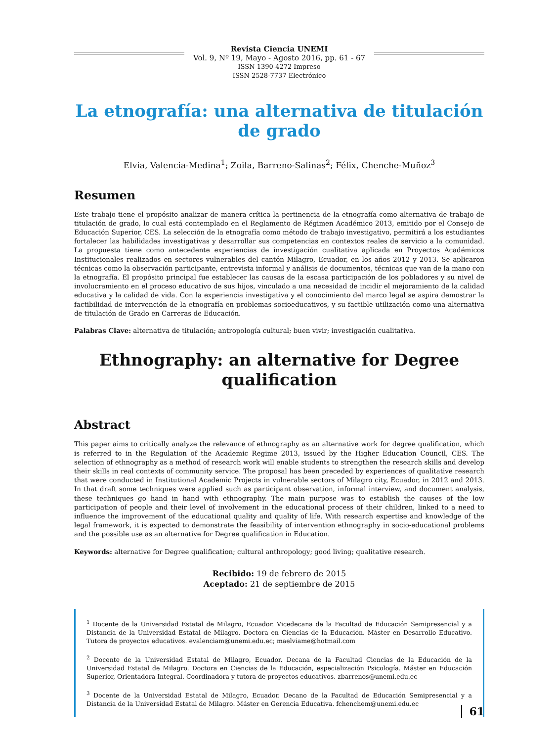Revista Ciencia UNEMI
Vol. 9, Nº 19, Mayo - Agosto 2016, pp. 61 - 67
ISSN 1390-4272 Impreso
ISSN 2528-7737 Electrónico
La etnografía: una alternativa de titulación de grado
Elvia, Valencia-Medina<sup>1</sup>; Zoila, Barreno-Salinas<sup>2</sup>; Félix, Chenche-Muñoz<sup>3</sup>
Resumen
Este trabajo tiene el propósito analizar de manera crítica la pertinencia de la etnografía como alternativa de trabajo de titulación de grado, lo cual está contemplado en el Reglamento de Régimen Académico 2013, emitido por el Consejo de Educación Superior, CES. La selección de la etnografía como método de trabajo investigativo, permitirá a los estudiantes fortalecer las habilidades investigativas y desarrollar sus competencias en contextos reales de servicio a la comunidad. La propuesta tiene como antecedente experiencias de investigación cualitativa aplicada en Proyectos Académicos Institucionales realizados en sectores vulnerables del cantón Milagro, Ecuador, en los años 2012 y 2013. Se aplicaron técnicas como la observación participante, entrevista informal y análisis de documentos, técnicas que van de la mano con la etnografía. El propósito principal fue establecer las causas de la escasa participación de los pobladores y su nivel de involucramiento en el proceso educativo de sus hijos, vinculado a una necesidad de incidir el mejoramiento de la calidad educativa y la calidad de vida. Con la experiencia investigativa y el conocimiento del marco legal se aspira demostrar la factibilidad de intervención de la etnografía en problemas socioeducativos, y su factible utilización como una alternativa de titulación de Grado en Carreras de Educación.
Palabras Clave: alternativa de titulación; antropología cultural; buen vivir; investigación cualitativa.
Ethnography: an alternative for Degree qualification
Abstract
This paper aims to critically analyze the relevance of ethnography as an alternative work for degree qualification, which is referred to in the Regulation of the Academic Regime 2013, issued by the Higher Education Council, CES. The selection of ethnography as a method of research work will enable students to strengthen the research skills and develop their skills in real contexts of community service. The proposal has been preceded by experiences of qualitative research that were conducted in Institutional Academic Projects in vulnerable sectors of Milagro city, Ecuador, in 2012 and 2013. In that draft some techniques were applied such as participant observation, informal interview, and document analysis, these techniques go hand in hand with ethnography. The main purpose was to establish the causes of the low participation of people and their level of involvement in the educational process of their children, linked to a need to influence the improvement of the educational quality and quality of life. With research expertise and knowledge of the legal framework, it is expected to demonstrate the feasibility of intervention ethnography in socio-educational problems and the possible use as an alternative for Degree qualification in Education.
Keywords: alternative for Degree qualification; cultural anthropology; good living; qualitative research.
Recibido: 19 de febrero de 2015
Aceptado: 21 de septiembre de 2015
<sup>1</sup> Docente de la Universidad Estatal de Milagro, Ecuador. Vicedecana de la Facultad de Educación Semipresencial y a Distancia de la Universidad Estatal de Milagro. Doctora en Ciencias de la Educación. Máster en Desarrollo Educativo. Tutora de proyectos educativos. evalenciam@unemi.edu.ec; maelviame@hotmail.com
<sup>2</sup> Docente de la Universidad Estatal de Milagro, Ecuador. Decana de la Facultad Ciencias de la Educación de la Universidad Estatal de Milagro. Doctora en Ciencias de la Educación, especialización Psicología. Máster en Educación Superior, Orientadora Integral. Coordinadora y tutora de proyectos educativos. zbarrenos@unemi.edu.ec
<sup>3</sup> Docente de la Universidad Estatal de Milagro, Ecuador. Decano de la Facultad de Educación Semipresencial y a Distancia de la Universidad Estatal de Milagro. Máster en Gerencia Educativa. fchenchem@unemi.edu.ec
61